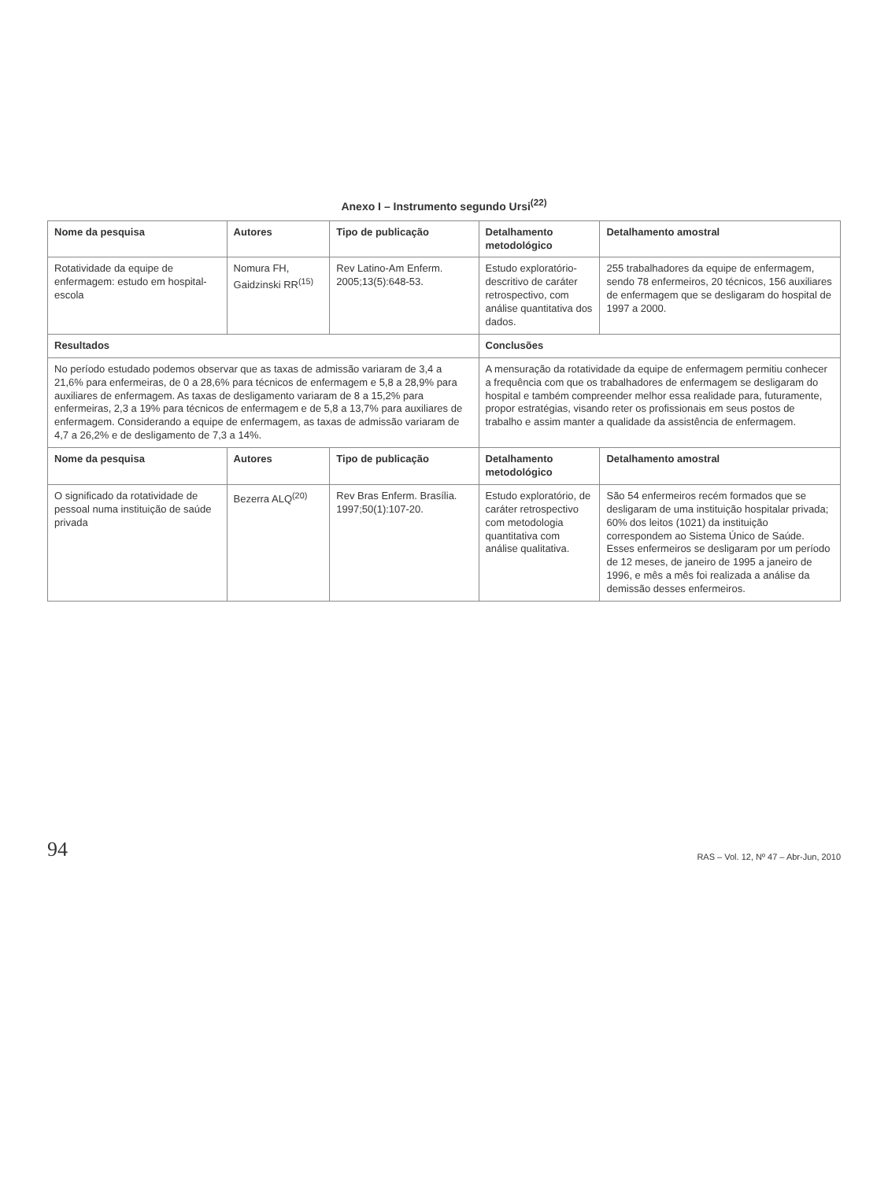Anexo I – Instrumento segundo Ursi<sup>(22)</sup>
| Nome da pesquisa | Autores | Tipo de publicação | Detalhamento metodológico | Detalhamento amostral |
| --- | --- | --- | --- | --- |
| Rotatividade da equipe de enfermagem: estudo em hospital-escola | Nomura FH, Gaidzinski RR<sup>(15)</sup> | Rev Latino-Am Enferm. 2005;13(5):648-53. | Estudo exploratório-descritivo de caráter retrospectivo, com análise quantitativa dos dados. | 255 trabalhadores da equipe de enfermagem, sendo 78 enfermeiros, 20 técnicos, 156 auxiliares de enfermagem que se desligaram do hospital de 1997 a 2000. |
| Resultados | | | Conclusões | |
| No período estudado podemos observar que as taxas de admissão variaram de 3,4 a 21,6% para enfermeiras, de 0 a 28,6% para técnicos de enfermagem e 5,8 a 28,9% para auxiliares de enfermagem. As taxas de desligamento variaram de 8 a 15,2% para enfermeiras, 2,3 a 19% para técnicos de enfermagem e de 5,8 a 13,7% para auxiliares de enfermagem. Considerando a equipe de enfermagem, as taxas de admissão variaram de 4,7 a 26,2% e de desligamento de 7,3 a 14%. | | | A mensuração da rotatividade da equipe de enfermagem permitiu conhecer a frequência com que os trabalhadores de enfermagem se desligaram do hospital e também compreender melhor essa realidade para, futuramente, propor estratégias, visando reter os profissionais em seus postos de trabalho e assim manter a qualidade da assistência de enfermagem. | |
| Nome da pesquisa | Autores | Tipo de publicação | Detalhamento metodológico | Detalhamento amostral |
| O significado da rotatividade de pessoal numa instituição de saúde privada | Bezerra ALQ<sup>(20)</sup> | Rev Bras Enferm. Brasília. 1997;50(1):107-20. | Estudo exploratório, de caráter retrospectivo com metodologia quantitativa com análise qualitativa. | São 54 enfermeiros recém formados que se desligaram de uma instituição hospitalar privada; 60% dos leitos (1021) da instituição correspondem ao Sistema Único de Saúde. Esses enfermeiros se desligaram por um período de 12 meses, de janeiro de 1995 a janeiro de 1996, e mês a mês foi realizada a análise da demissão desses enfermeiros. |
94 RAS – Vol. 12, Nº 47 – Abr-Jun, 2010